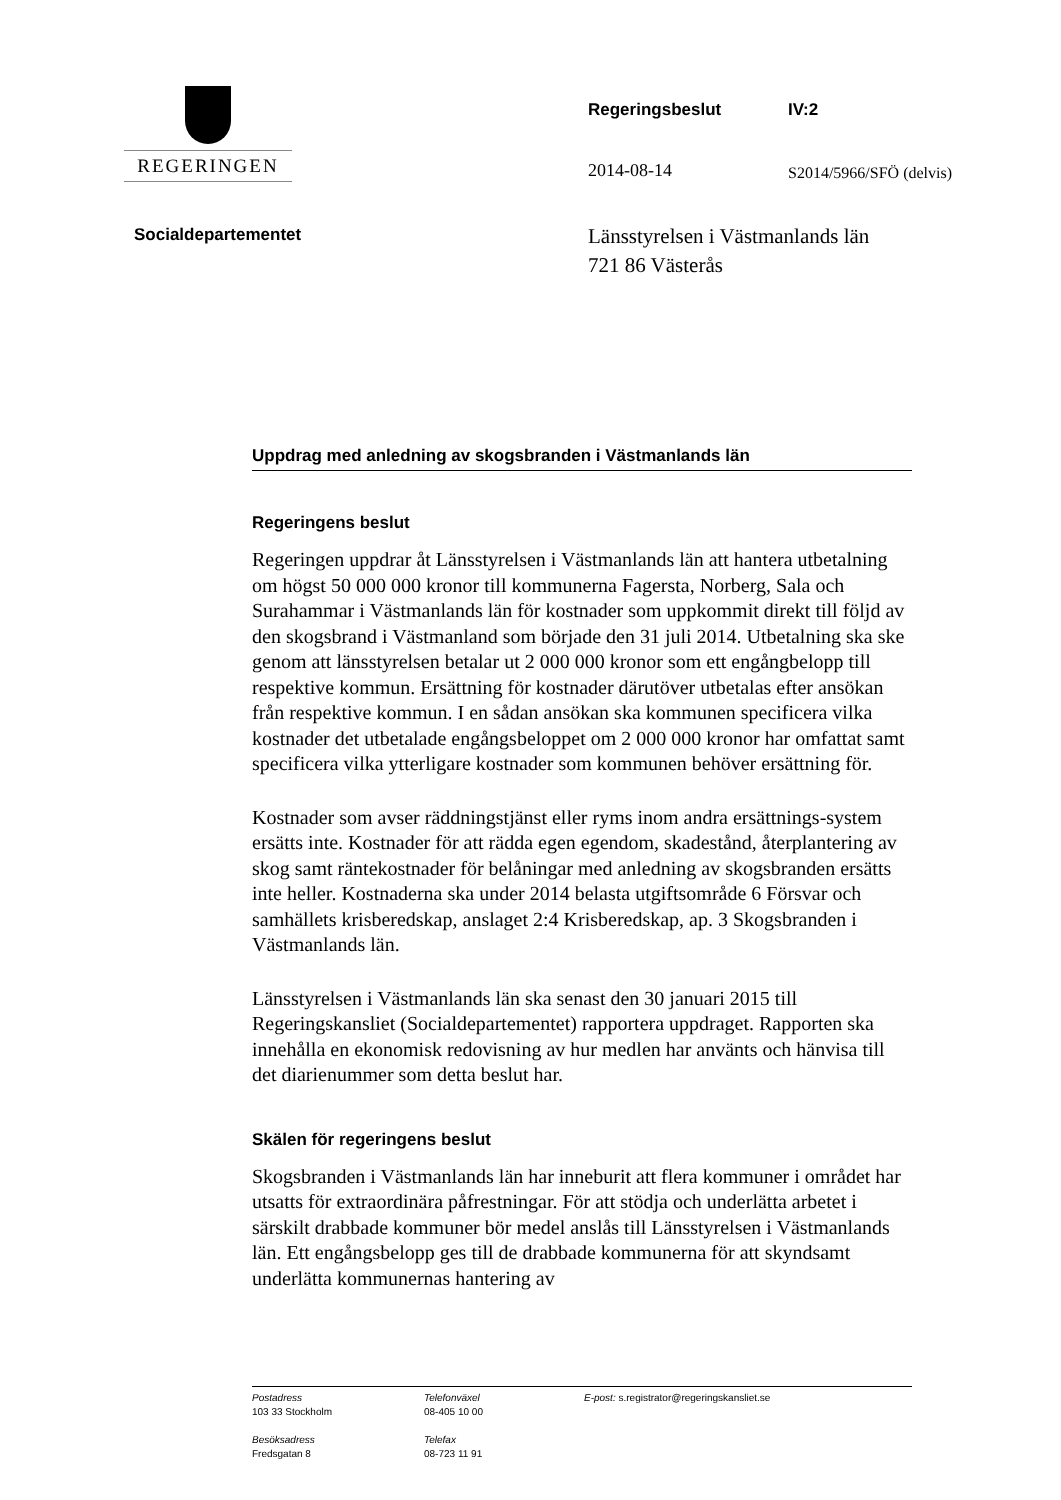REGERINGEN
Regeringsbeslut IV:2
2014-08-14 S2014/5966/SFÖ (delvis)
Socialdepartementet
Länsstyrelsen i Västmanlands län
721 86 Västerås
Uppdrag med anledning av skogsbranden i Västmanlands län
Regeringens beslut
Regeringen uppdrar åt Länsstyrelsen i Västmanlands län att hantera utbetalning om högst 50 000 000 kronor till kommunerna Fagersta, Norberg, Sala och Surahammar i Västmanlands län för kostnader som uppkommit direkt till följd av den skogsbrand i Västmanland som började den 31 juli 2014. Utbetalning ska ske genom att länsstyrelsen betalar ut 2 000 000 kronor som ett engångbelopp till respektive kommun. Ersättning för kostnader därutöver utbetalas efter ansökan från respektive kommun. I en sådan ansökan ska kommunen specificera vilka kostnader det utbetalade engångsbeloppet om 2 000 000 kronor har omfattat samt specificera vilka ytterligare kostnader som kommunen behöver ersättning för.
Kostnader som avser räddningstjänst eller ryms inom andra ersättnings-system ersätts inte. Kostnader för att rädda egen egendom, skadestånd, återplantering av skog samt räntekostnader för belåningar med anledning av skogsbranden ersätts inte heller. Kostnaderna ska under 2014 belasta utgiftsområde 6 Försvar och samhällets krisberedskap, anslaget 2:4 Krisberedskap, ap. 3 Skogsbranden i Västmanlands län.
Länsstyrelsen i Västmanlands län ska senast den 30 januari 2015 till Regeringskansliet (Socialdepartementet) rapportera uppdraget. Rapporten ska innehålla en ekonomisk redovisning av hur medlen har använts och hänvisa till det diarienummer som detta beslut har.
Skälen för regeringens beslut
Skogsbranden i Västmanlands län har inneburit att flera kommuner i området har utsatts för extraordinära påfrestningar. För att stödja och underlätta arbetet i särskilt drabbade kommuner bör medel anslås till Länsstyrelsen i Västmanlands län. Ett engångsbelopp ges till de drabbade kommunerna för att skyndsamt underlätta kommunernas hantering av
Postadress
103 33 Stockholm
Besöksadress
Fredsgatan 8
Telefonväxel
08-405 10 00
Telefax
08-723 11 91
E-post: s.registrator@regeringskansliet.se